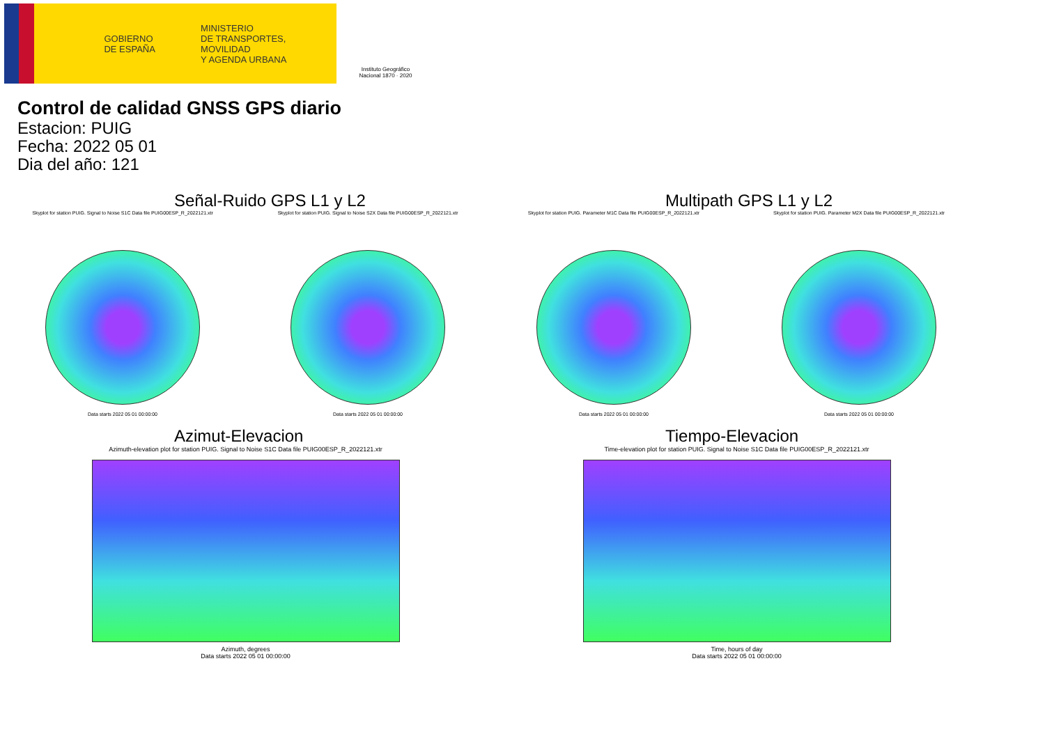GOBIERNO
DE ESPAÑA
MINISTERIO
DE TRANSPORTES, MOVILIDAD
Y AGENDA URBANA
Instituto Geográfico
Nacional 1870 · 2020
Control de calidad GNSS GPS diario
Estacion: PUIG
Fecha: 2022 05 01
Dia del año: 121
Señal-Ruido GPS L1 y L2
Skyplot for station PUIG. Signal to Noise S1C Data file PUIG00ESP_R_2022121.xtr
Data starts 2022 05 01 00:00:00
Skyplot for station PUIG. Signal to Noise S2X Data file PUIG00ESP_R_2022121.xtr
Data starts 2022 05 01 00:00:00
Multipath GPS L1 y L2
Skyplot for station PUIG. Parameter M1C Data file PUIG00ESP_R_2022121.xtr
Data starts 2022 05 01 00:00:00
Skyplot for station PUIG. Parameter M2X Data file PUIG00ESP_R_2022121.xtr
Data starts 2022 05 01 00:00:00
Azimut-Elevacion
Azimuth-elevation plot for station PUIG. Signal to Noise S1C Data file PUIG00ESP_R_2022121.xtr
Azimuth, degrees
Data starts 2022 05 01 00:00:00
Tiempo-Elevacion
Time-elevation plot for station PUIG. Signal to Noise S1C Data file PUIG00ESP_R_2022121.xtr
Time, hours of day
Data starts 2022 05 01 00:00:00